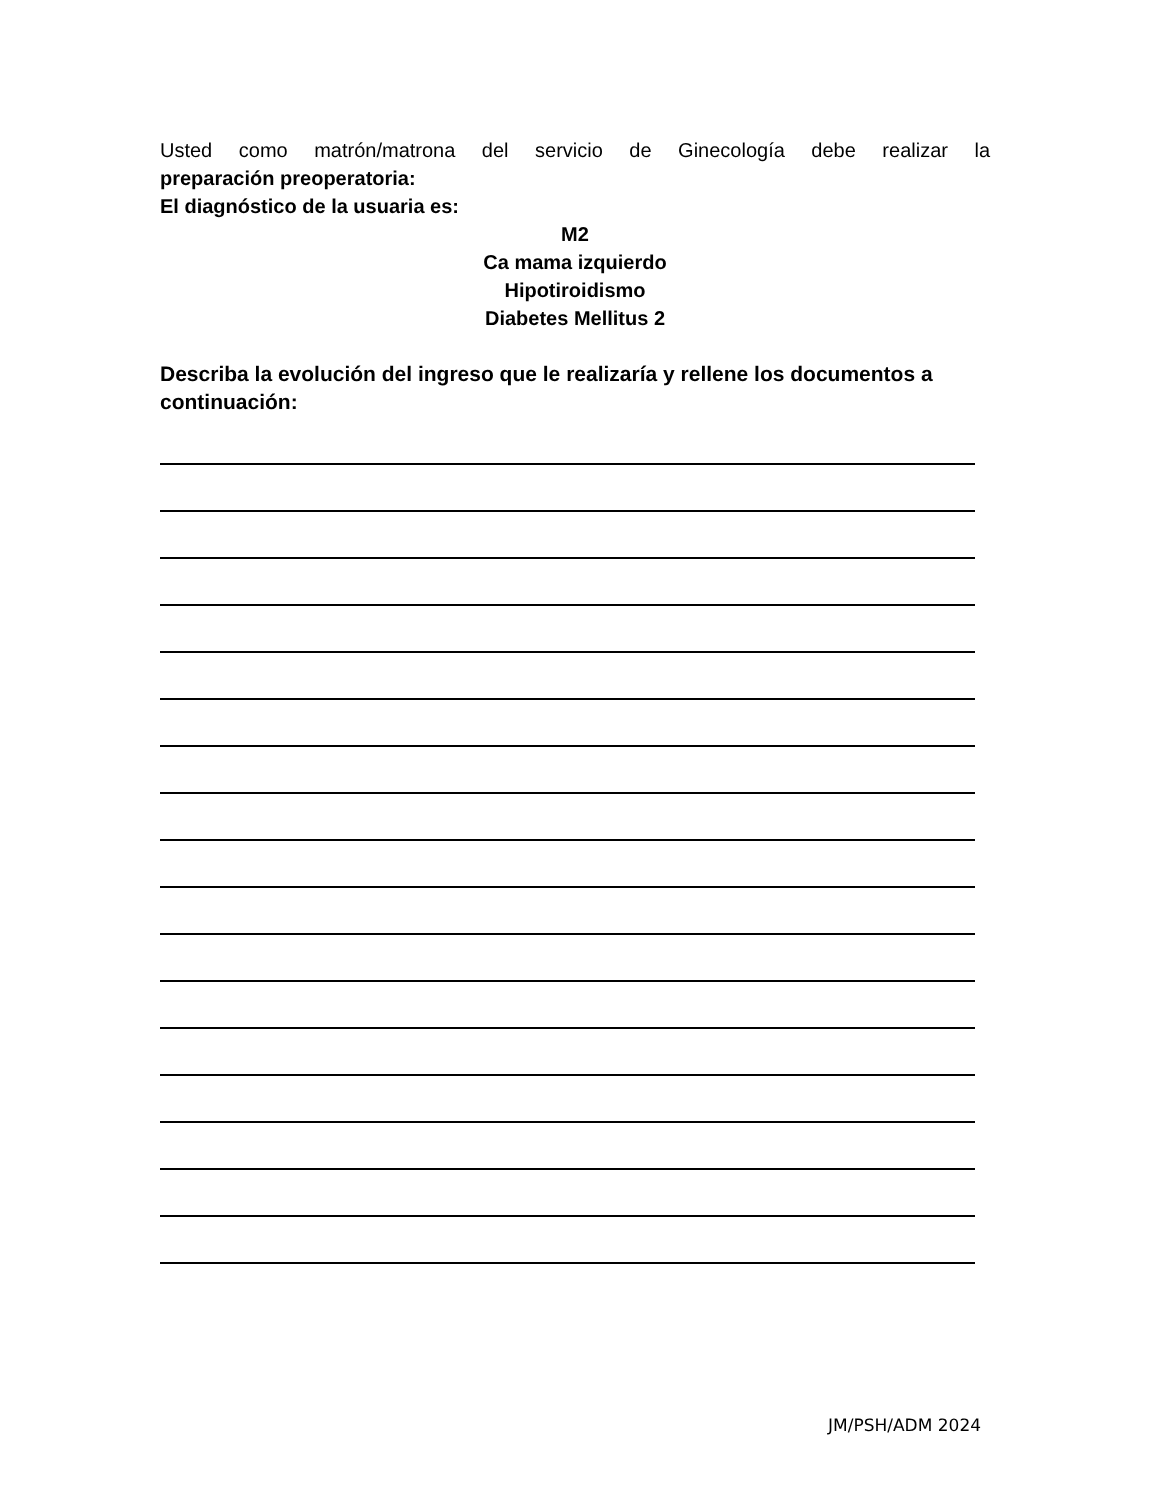Usted como matrón/matrona del servicio de Ginecología debe realizar la
preparación preoperatoria:
El diagnóstico de la usuaria es:
M2
Ca mama izquierdo
Hipotiroidismo
Diabetes Mellitus 2
Describa la evolución del ingreso que le realizaría y rellene los documentos a continuación:
JM/PSH/ADM 2024